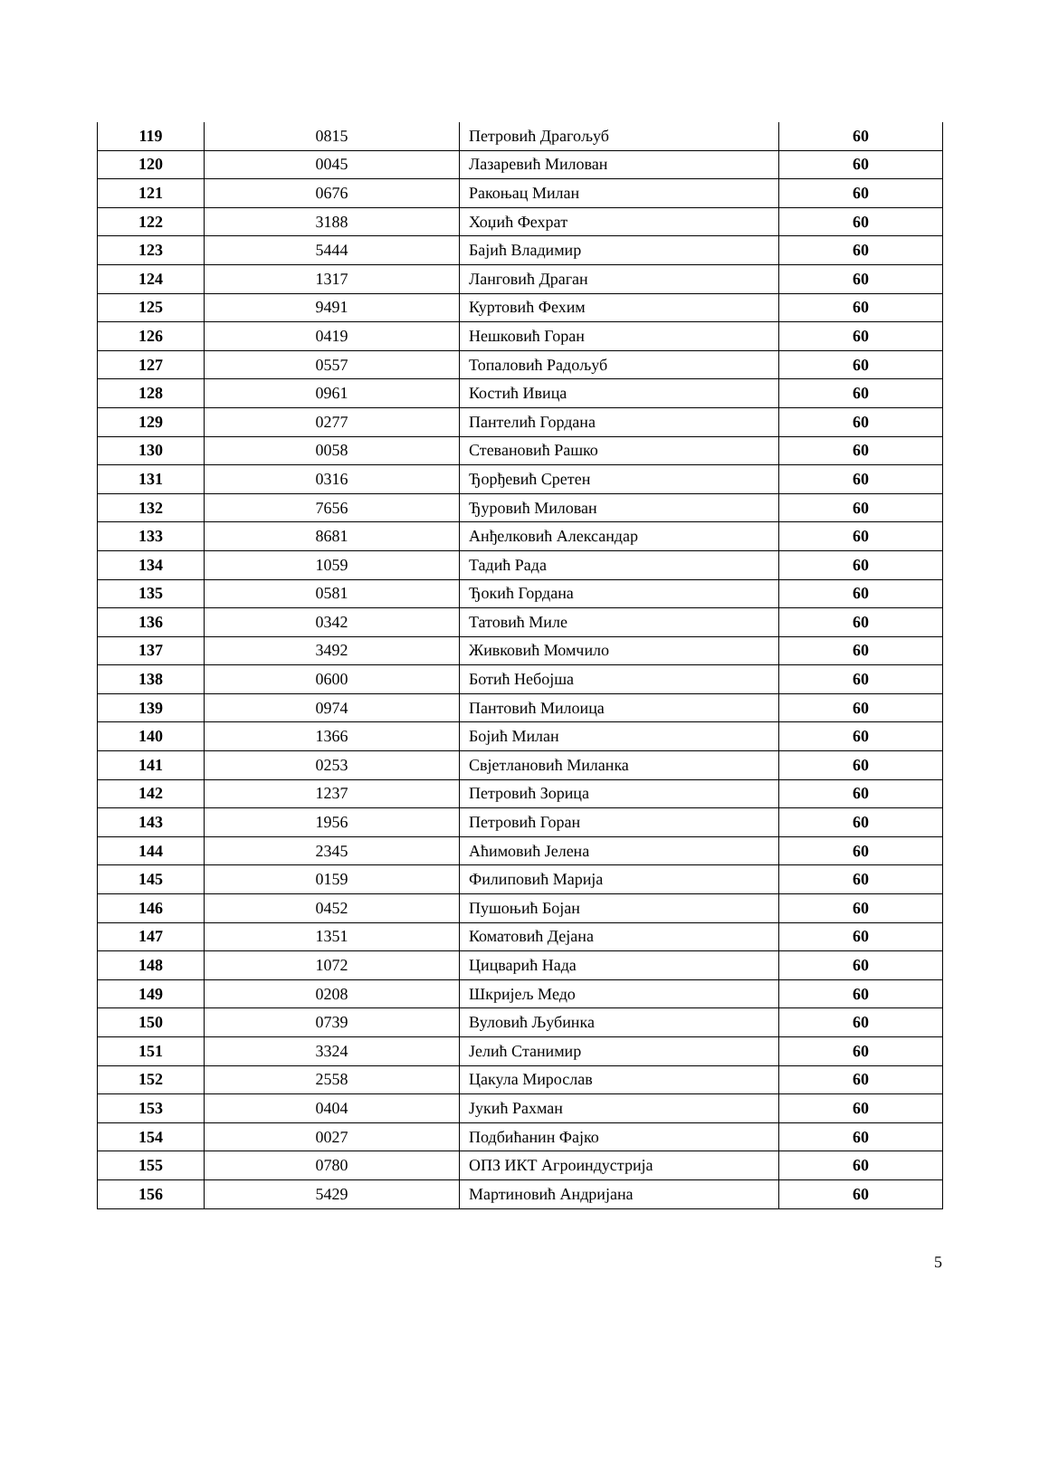| 119 | 0815 | Петровић Драгољуб | 60 |
| 120 | 0045 | Лазаревић Милован | 60 |
| 121 | 0676 | Ракоњац Милан | 60 |
| 122 | 3188 | Хоџић Фехрат | 60 |
| 123 | 5444 | Бајић Владимир | 60 |
| 124 | 1317 | Ланговић Драган | 60 |
| 125 | 9491 | Куртовић Фехим | 60 |
| 126 | 0419 | Нешковић Горан | 60 |
| 127 | 0557 | Топаловић Радољуб | 60 |
| 128 | 0961 | Костић Ивица | 60 |
| 129 | 0277 | Пантелић Гордана | 60 |
| 130 | 0058 | Стевановић Рашко | 60 |
| 131 | 0316 | Ђорђевић Сретен | 60 |
| 132 | 7656 | Ђуровић Милован | 60 |
| 133 | 8681 | Анђелковић Александар | 60 |
| 134 | 1059 | Тадић Рада | 60 |
| 135 | 0581 | Ђокић Гордана | 60 |
| 136 | 0342 | Татовић Миле | 60 |
| 137 | 3492 | Живковић Момчило | 60 |
| 138 | 0600 | Ботић Небојша | 60 |
| 139 | 0974 | Пантовић Милоица | 60 |
| 140 | 1366 | Бојић Милан | 60 |
| 141 | 0253 | Свјетлановић Миланка | 60 |
| 142 | 1237 | Петровић Зорица | 60 |
| 143 | 1956 | Петровић Горан | 60 |
| 144 | 2345 | Аћимовић Јелена | 60 |
| 145 | 0159 | Филиповић Марија | 60 |
| 146 | 0452 | Пушоњић Бојан | 60 |
| 147 | 1351 | Коматовић Дејана | 60 |
| 148 | 1072 | Цицварић Нада | 60 |
| 149 | 0208 | Шкријељ Медо | 60 |
| 150 | 0739 | Вуловић Љубинка | 60 |
| 151 | 3324 | Јелић Станимир | 60 |
| 152 | 2558 | Цакула Мирослав | 60 |
| 153 | 0404 | Јукић Рахман | 60 |
| 154 | 0027 | Подбићанин Фајко | 60 |
| 155 | 0780 | ОПЗ ИКТ Агроиндустрија | 60 |
| 156 | 5429 | Мартиновић Андријана | 60 |
5